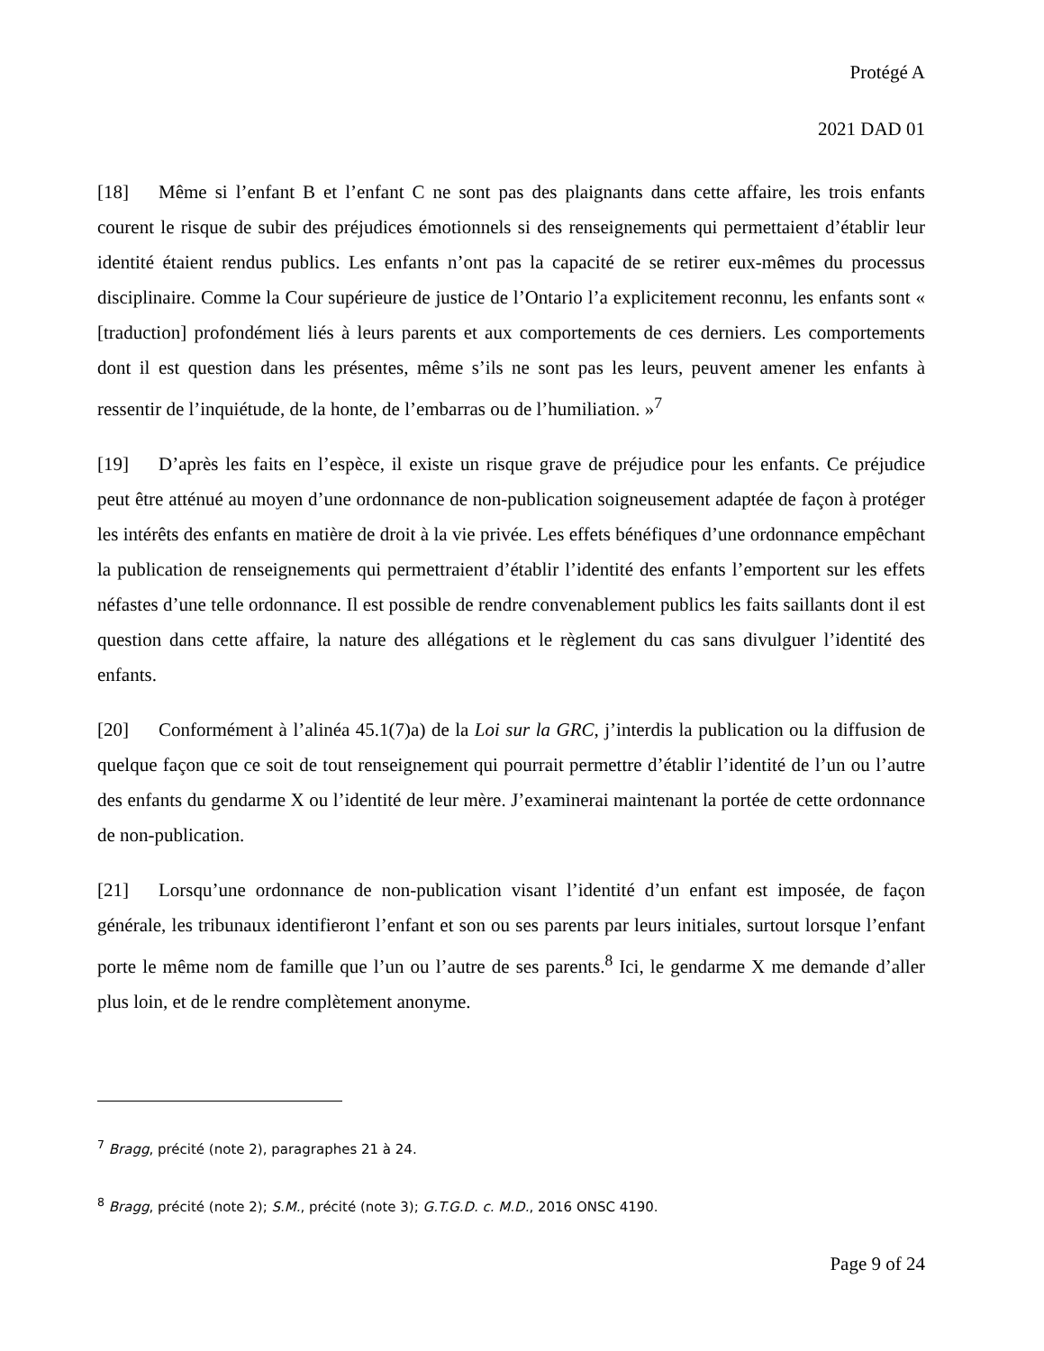Protégé A
2021 DAD 01
[18] Même si l’enfant B et l’enfant C ne sont pas des plaignants dans cette affaire, les trois enfants courent le risque de subir des préjudices émotionnels si des renseignements qui permettaient d’établir leur identité étaient rendus publics. Les enfants n’ont pas la capacité de se retirer eux-mêmes du processus disciplinaire. Comme la Cour supérieure de justice de l’Ontario l’a explicitement reconnu, les enfants sont « [traduction] profondément liés à leurs parents et aux comportements de ces derniers. Les comportements dont il est question dans les présentes, même s’ils ne sont pas les leurs, peuvent amener les enfants à ressentir de l’inquiétude, de la honte, de l’embarras ou de l’humiliation. »<sup>7</sup>
[19] D’après les faits en l’espèce, il existe un risque grave de préjudice pour les enfants. Ce préjudice peut être atténué au moyen d’une ordonnance de non-publication soigneusement adaptée de façon à protéger les intérêts des enfants en matière de droit à la vie privée. Les effets bénéfiques d’une ordonnance empêchant la publication de renseignements qui permettraient d’établir l’identité des enfants l’emportent sur les effets néfastes d’une telle ordonnance. Il est possible de rendre convenablement publics les faits saillants dont il est question dans cette affaire, la nature des allégations et le règlement du cas sans divulguer l’identité des enfants.
[20] Conformément à l’alinéa 45.1(7)a) de la Loi sur la GRC, j’interdis la publication ou la diffusion de quelque façon que ce soit de tout renseignement qui pourrait permettre d’établir l’identité de l’un ou l’autre des enfants du gendarme X ou l’identité de leur mère. J’examinerai maintenant la portée de cette ordonnance de non-publication.
[21] Lorsqu’une ordonnance de non-publication visant l’identité d’un enfant est imposée, de façon générale, les tribunaux identifieront l’enfant et son ou ses parents par leurs initiales, surtout lorsque l’enfant porte le même nom de famille que l’un ou l’autre de ses parents.<sup>8</sup> Ici, le gendarme X me demande d’aller plus loin, et de le rendre complètement anonyme.
<sup>7</sup> Bragg, précité (note 2), paragraphes 21 à 24.
<sup>8</sup> Bragg, précité (note 2); S.M., précité (note 3); G.T.G.D. c. M.D., 2016 ONSC 4190.
Page 9 of 24